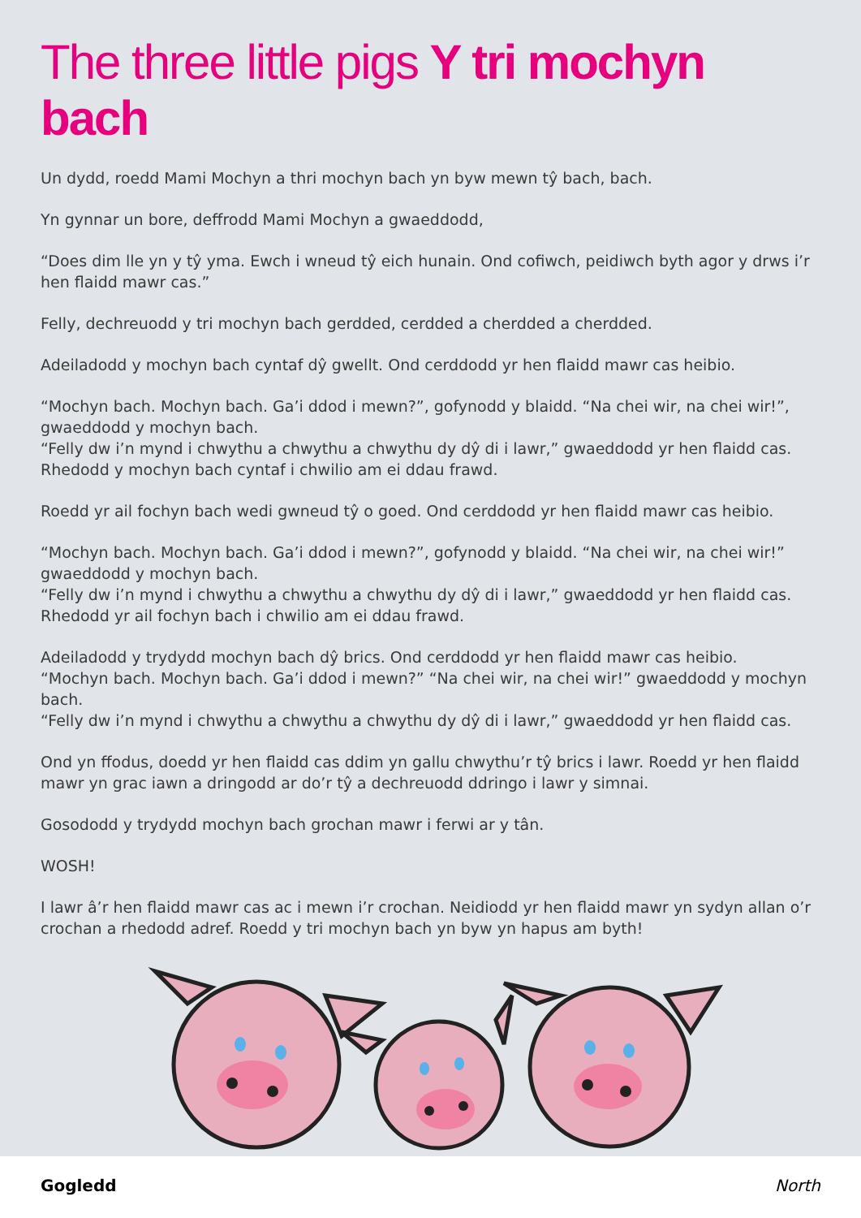The three little pigs Y tri mochyn bach
Un dydd, roedd Mami Mochyn a thri mochyn bach yn byw mewn tŷ bach, bach.
Yn gynnar un bore, deffrodd Mami Mochyn a gwaeddodd,
“Does dim lle yn y tŷ yma. Ewch i wneud tŷ eich hunain. Ond cofiwch, peidiwch byth agor y drws i’r hen flaidd mawr cas.”
Felly, dechreuodd y tri mochyn bach gerdded, cerdded a cherdded a cherdded.
Adeiladodd y mochyn bach cyntaf dŷ gwellt. Ond cerddodd yr hen flaidd mawr cas heibio.
“Mochyn bach. Mochyn bach. Ga’i ddod i mewn?”, gofynodd y blaidd. “Na chei wir, na chei wir!”, gwaeddodd y mochyn bach.
“Felly dw i’n mynd i chwythu a chwythu a chwythu dy dŷ di i lawr,” gwaeddodd yr hen flaidd cas.
Rhedodd y mochyn bach cyntaf i chwilio am ei ddau frawd.
Roedd yr ail fochyn bach wedi gwneud tŷ o goed. Ond cerddodd yr hen flaidd mawr cas heibio.
“Mochyn bach. Mochyn bach. Ga’i ddod i mewn?”, gofynodd y blaidd. “Na chei wir, na chei wir!” gwaeddodd y mochyn bach.
“Felly dw i’n mynd i chwythu a chwythu a chwythu dy dŷ di i lawr,” gwaeddodd yr hen flaidd cas.
Rhedodd yr ail fochyn bach i chwilio am ei ddau frawd.
Adeiladodd y trydydd mochyn bach dŷ brics. Ond cerddodd yr hen flaidd mawr cas heibio.
“Mochyn bach. Mochyn bach. Ga’i ddod i mewn?” “Na chei wir, na chei wir!” gwaeddodd y mochyn bach.
“Felly dw i’n mynd i chwythu a chwythu a chwythu dy dŷ di i lawr,” gwaeddodd yr hen flaidd cas.
Ond yn ffodus, doedd yr hen flaidd cas ddim yn gallu chwythu’r tŷ brics i lawr. Roedd yr hen flaidd mawr yn grac iawn a dringodd ar do’r tŷ a dechreuodd ddringo i lawr y simnai.
Gosododd y trydydd mochyn bach grochan mawr i ferwi ar y tân.
WOSH!
I lawr â’r hen flaidd mawr cas ac i mewn i’r crochan. Neidiodd yr hen flaidd mawr yn sydyn allan o’r crochan a rhedodd adref. Roedd y tri mochyn bach yn byw yn hapus am byth!
Gogledd North